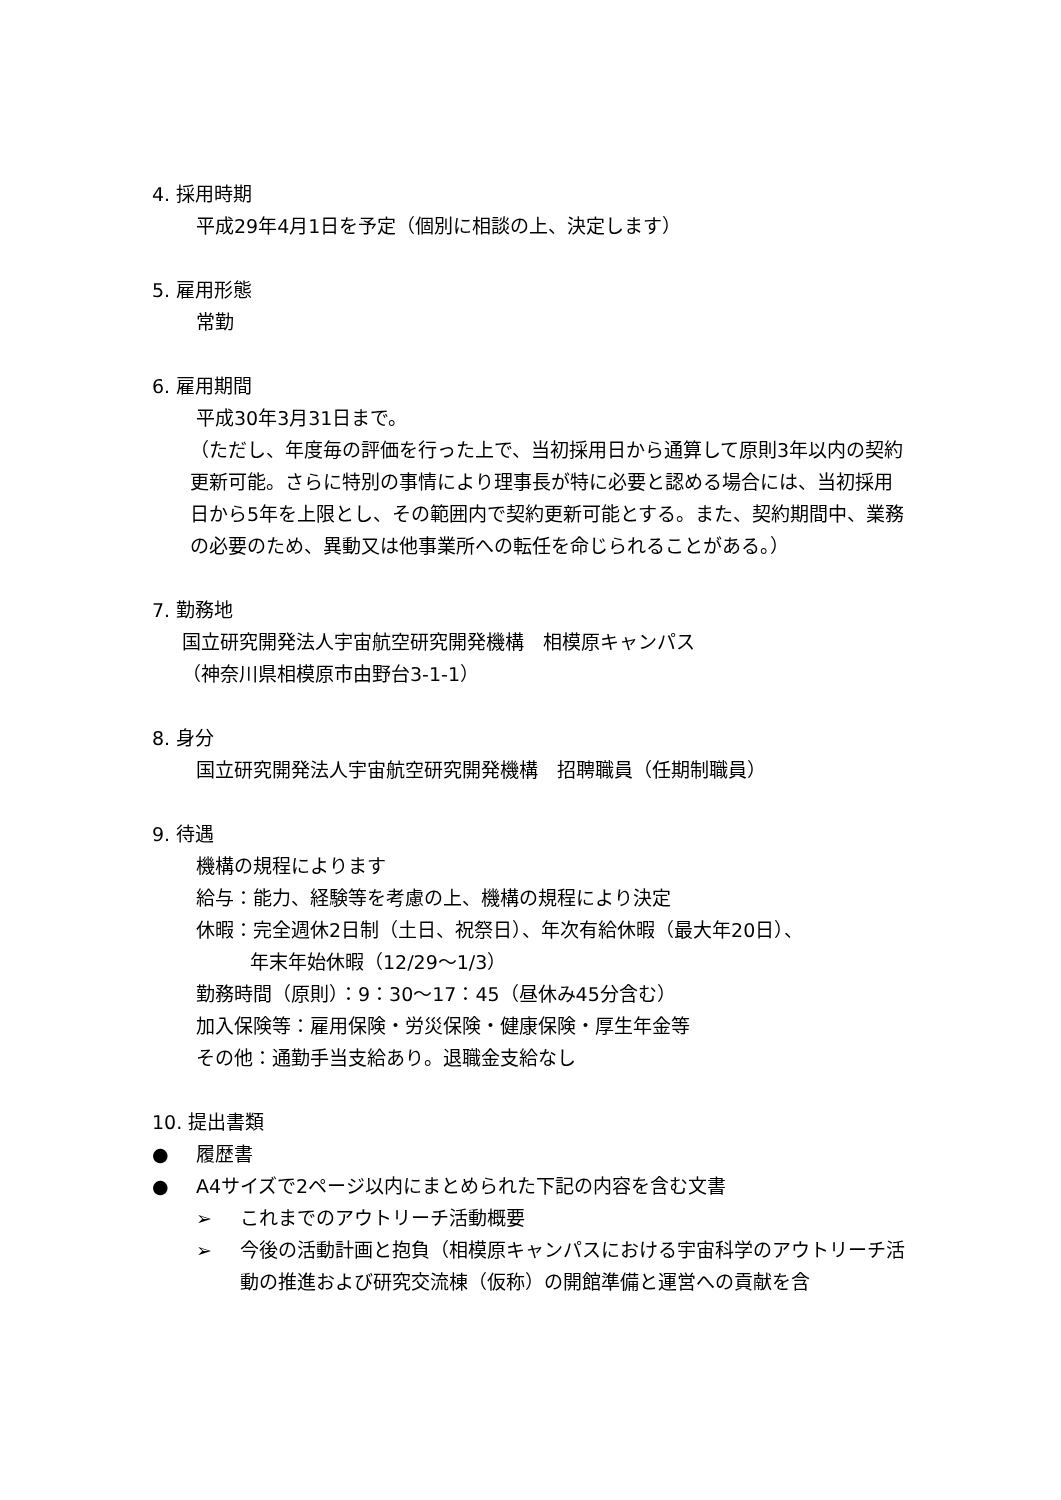4. 採用時期
平成29年4月1日を予定（個別に相談の上、決定します）
5. 雇用形態
常勤
6. 雇用期間
平成30年3月31日まで。
（ただし、年度毎の評価を行った上で、当初採用日から通算して原則3年以内の契約更新可能。さらに特別の事情により理事長が特に必要と認める場合には、当初採用日から5年を上限とし、その範囲内で契約更新可能とする。また、契約期間中、業務の必要のため、異動又は他事業所への転任を命じられることがある。）
7. 勤務地
国立研究開発法人宇宙航空研究開発機構　相模原キャンパス
（神奈川県相模原市由野台3-1-1）
8. 身分
国立研究開発法人宇宙航空研究開発機構　招聘職員（任期制職員）
9. 待遇
機構の規程によります
給与：能力、経験等を考慮の上、機構の規程により決定
休暇：完全週休2日制（土日、祝祭日）、年次有給休暇（最大年20日）、
年末年始休暇（12/29～1/3）
勤務時間（原則）：9：30～17：45（昼休み45分含む）
加入保険等：雇用保険・労災保険・健康保険・厚生年金等
その他：通勤手当支給あり。退職金支給なし
10. 提出書類
● 履歴書
● A4サイズで2ページ以内にまとめられた下記の内容を含む文書
➢ これまでのアウトリーチ活動概要
➢ 今後の活動計画と抱負（相模原キャンパスにおける宇宙科学のアウトリーチ活動の推進および研究交流棟（仮称）の開館準備と運営への貢献を含